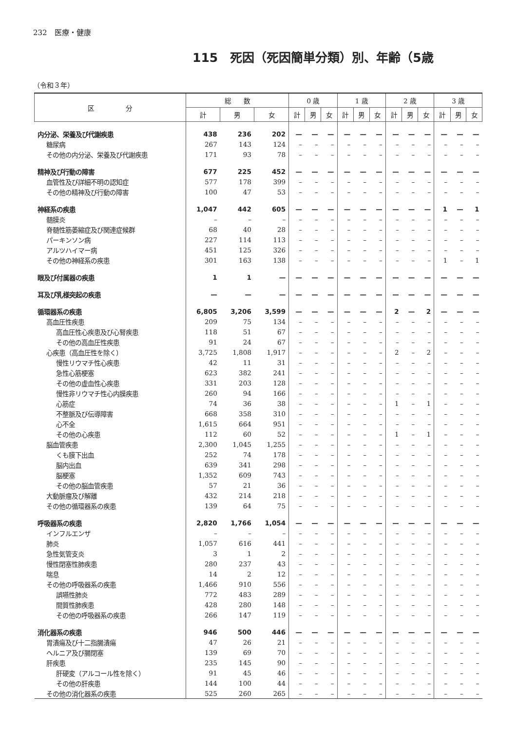232　医療・健康
115　死因（死因簡単分類）別、年齢（5歳
（令和３年）
| 区 分 | 総 数 | | | 0 歳 | | | 1 歳 | | | 2 歳 | | | 3 歳 | | |
| --- | --- | --- | --- | --- | --- | --- | --- | --- | --- | --- | --- | --- | --- | --- | --- |
| | 計 | 男 | 女 | 計 | 男 | 女 | 計 | 男 | 女 | 計 | 男 | 女 | 計 | 男 | 女 |
| 内分泌、栄養及び代謝疾患 | 438 | 236 | 202 | — | — | — | — | — | — | — | — | — | — | — | — |
| 糖尿病 | 267 | 143 | 124 | – | – | – | – | – | – | – | – | – | – | – | – |
| その他の内分泌、栄養及び代謝疾患 | 171 | 93 | 78 | – | – | – | – | – | – | – | – | – | – | – | – |
| 精神及び行動の障害 | 677 | 225 | 452 | — | — | — | — | — | — | — | — | — | — | — | — |
| 血管性及び詳細不明の認知症 | 577 | 178 | 399 | – | – | – | – | – | – | – | – | – | – | – | – |
| その他の精神及び行動の障害 | 100 | 47 | 53 | – | – | – | – | – | – | – | – | – | – | – | – |
| 神経系の疾患 | 1,047 | 442 | 605 | — | — | — | — | — | — | — | — | — | 1 | — | 1 |
| 髄膜炎 | – | – | – | – | – | – | – | – | – | – | – | – | – | – | – |
| 脊髄性筋萎縮症及び関連症候群 | 68 | 40 | 28 | – | – | – | – | – | – | – | – | – | – | – | – |
| パーキンソン病 | 227 | 114 | 113 | – | – | – | – | – | – | – | – | – | – | – | – |
| アルツハイマー病 | 451 | 125 | 326 | – | – | – | – | – | – | – | – | – | – | – | – |
| その他の神経系の疾患 | 301 | 163 | 138 | – | – | – | – | – | – | – | – | – | 1 | – | 1 |
| 眼及び付属器の疾患 | 1 | 1 | — | — | — | — | — | — | — | — | — | — | — | — | — |
| 耳及び乳様突起の疾患 | — | — | — | — | — | — | — | — | — | — | — | — | — | — | — |
| 循環器系の疾患 | 6,805 | 3,206 | 3,599 | — | — | — | — | — | — | 2 | — | 2 | — | — | — |
| 高血圧性疾患 | 209 | 75 | 134 | – | – | – | – | – | – | – | – | – | – | – | – |
| 高血圧性心疾患及び心腎疾患 | 118 | 51 | 67 | – | – | – | – | – | – | – | – | – | – | – | – |
| その他の高血圧性疾患 | 91 | 24 | 67 | – | – | – | – | – | – | – | – | – | – | – | – |
| 心疾患（高血圧性を除く） | 3,725 | 1,808 | 1,917 | – | – | – | – | – | – | 2 | – | 2 | – | – | – |
| 慢性リウマチ性心疾患 | 42 | 11 | 31 | – | – | – | – | – | – | – | – | – | – | – | – |
| 急性心筋梗塞 | 623 | 382 | 241 | – | – | – | – | – | – | – | – | – | – | – | – |
| その他の虚血性心疾患 | 331 | 203 | 128 | – | – | – | – | – | – | – | – | – | – | – | – |
| 慢性非リウマチ性心内膜疾患 | 260 | 94 | 166 | – | – | – | – | – | – | – | – | – | – | – | – |
| 心筋症 | 74 | 36 | 38 | – | – | – | – | – | – | 1 | – | 1 | – | – | – |
| 不整脈及び伝導障害 | 668 | 358 | 310 | – | – | – | – | – | – | – | – | – | – | – | – |
| 心不全 | 1,615 | 664 | 951 | – | – | – | – | – | – | – | – | – | – | – | – |
| その他の心疾患 | 112 | 60 | 52 | – | – | – | – | – | – | 1 | – | 1 | – | – | – |
| 脳血管疾患 | 2,300 | 1,045 | 1,255 | – | – | – | – | – | – | – | – | – | – | – | – |
| くも膜下出血 | 252 | 74 | 178 | – | – | – | – | – | – | – | – | – | – | – | – |
| 脳内出血 | 639 | 341 | 298 | – | – | – | – | – | – | – | – | – | – | – | – |
| 脳梗塞 | 1,352 | 609 | 743 | – | – | – | – | – | – | – | – | – | – | – | – |
| その他の脳血管疾患 | 57 | 21 | 36 | – | – | – | – | – | – | – | – | – | – | – | – |
| 大動脈瘤及び解離 | 432 | 214 | 218 | – | – | – | – | – | – | – | – | – | – | – | – |
| その他の循環器系の疾患 | 139 | 64 | 75 | – | – | – | – | – | – | – | – | – | – | – | – |
| 呼吸器系の疾患 | 2,820 | 1,766 | 1,054 | — | — | — | — | — | — | — | — | — | — | — | — |
| インフルエンザ | – | – | – | – | – | – | – | – | – | – | – | – | – | – | – |
| 肺炎 | 1,057 | 616 | 441 | – | – | – | – | – | – | – | – | – | – | – | – |
| 急性気管支炎 | 3 | 1 | 2 | – | – | – | – | – | – | – | – | – | – | – | – |
| 慢性閉塞性肺疾患 | 280 | 237 | 43 | – | – | – | – | – | – | – | – | – | – | – | – |
| 喘息 | 14 | 2 | 12 | – | – | – | – | – | – | – | – | – | – | – | – |
| その他の呼吸器系の疾患 | 1,466 | 910 | 556 | – | – | – | – | – | – | – | – | – | – | – | – |
| 誤嚥性肺炎 | 772 | 483 | 289 | – | – | – | – | – | – | – | – | – | – | – | – |
| 間質性肺疾患 | 428 | 280 | 148 | – | – | – | – | – | – | – | – | – | – | – | – |
| その他の呼吸器系の疾患 | 266 | 147 | 119 | – | – | – | – | – | – | – | – | – | – | – | – |
| 消化器系の疾患 | 946 | 500 | 446 | — | — | — | — | — | — | — | — | — | — | — | — |
| 胃潰瘍及び十二指腸潰瘍 | 47 | 26 | 21 | – | – | – | – | – | – | – | – | – | – | – | – |
| ヘルニア及び腸閉塞 | 139 | 69 | 70 | – | – | – | – | – | – | – | – | – | – | – | – |
| 肝疾患 | 235 | 145 | 90 | – | – | – | – | – | – | – | – | – | – | – | – |
| 肝硬変（アルコール性を除く） | 91 | 45 | 46 | – | – | – | – | – | – | – | – | – | – | – | – |
| その他の肝疾患 | 144 | 100 | 44 | – | – | – | – | – | – | – | – | – | – | – | – |
| その他の消化器系の疾患 | 525 | 260 | 265 | – | – | – | – | – | – | – | – | – | – | – | – |